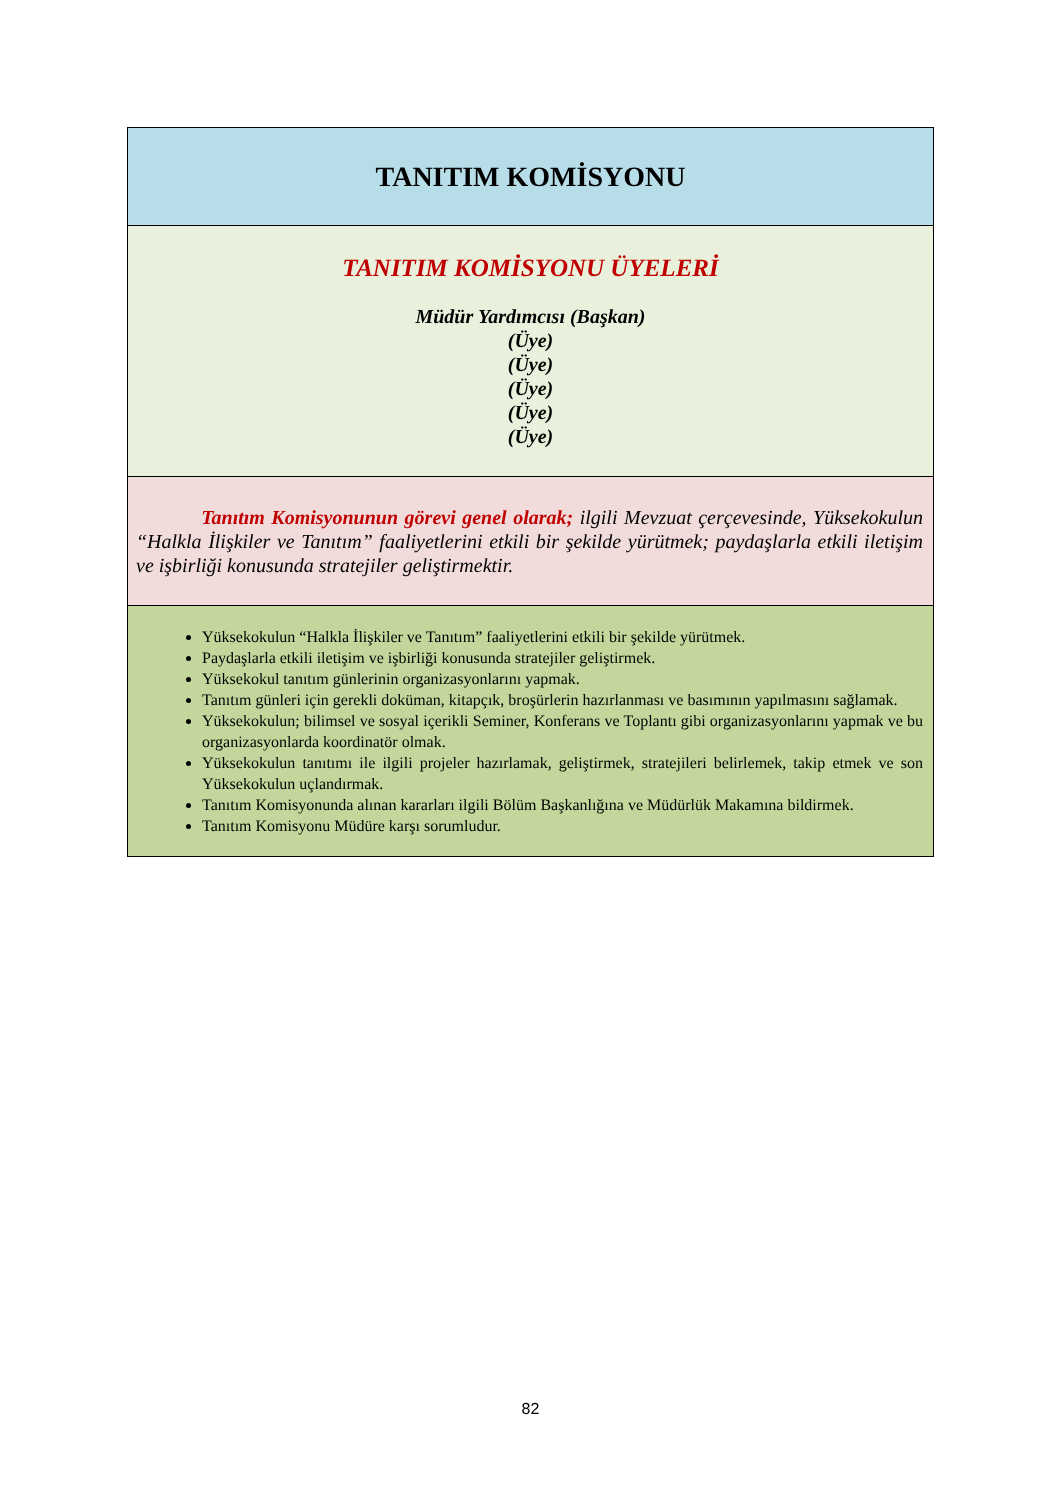| TANITIM KOMİSYONU |
| TANITIM KOMİSYONU ÜYELERİ Müdür Yardımcısı (Başkan) (Üye) (Üye) (Üye) (Üye) (Üye) |
| Tanıtım Komisyonunun görevi genel olarak; ilgili Mevzuat çerçevesinde, Yüksekokulun “Halkla İlişkiler ve Tanıtım” faaliyetlerini etkili bir şekilde yürütmek; paydaşlarla etkili iletişim ve işbirliği konusunda stratejiler geliştirmektir. |
| Yüksekokulun “Halkla İlişkiler ve Tanıtım” faaliyetlerini etkili bir şekilde yürütmek. Paydaşlarla etkili iletişim ve işbirliği konusunda stratejiler geliştirmek. Yüksekokul tanıtım günlerinin organizasyonlarını yapmak. Tanıtım günleri için gerekli doküman, kitapçık, broşürlerin hazırlanması ve basımının yapılmasını sağlamak. Yüksekokulun; bilimsel ve sosyal içerikli Seminer, Konferans ve Toplantı gibi organizasyonlarını yapmak ve bu organizasyonlarda koordinatör olmak. Yüksekokulun tanıtımı ile ilgili projeler hazırlamak, geliştirmek, stratejileri belirlemek, takip etmek ve son Yüksekokulun uçlandırmak. Tanıtım Komisyonunda alınan kararları ilgili Bölüm Başkanlığına ve Müdürlük Makamına bildirmek. Tanıtım Komisyonu Müdüre karşı sorumludur. |
82